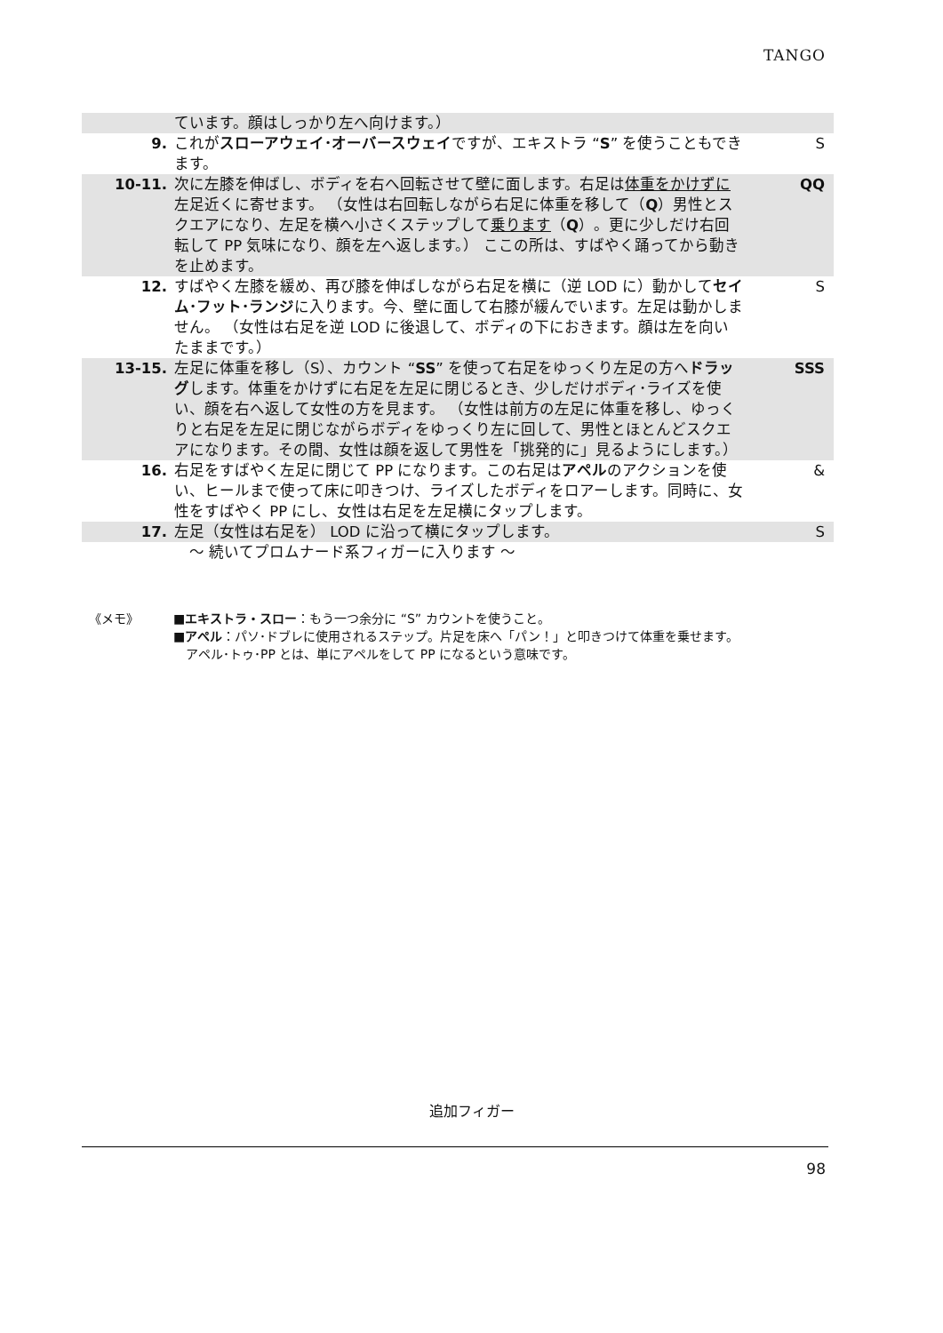TANGO
| | ています。顔はしっかり左へ向けます。） | |
| 9. | これが スローアウェイ･オーバースウェイ ですが、エキストラ “ S ” を使うこともできます。 | S |
| 10-11. | 次に左膝を伸ばし、ボディを右へ回転させて壁に面します。右足は 体重をかけずに 左足近くに寄せます。 （女性は右回転しながら右足に体重を移して（ Q ）男性とスクエアになり、左足を横へ小さくステップして 乗ります （ Q ）。更に少しだけ右回転して PP 気味になり、顔を左へ返します。） ここの所は、すばやく踊ってから動きを止めます。 | QQ |
| 12. | すばやく左膝を緩め、再び膝を伸ばしながら右足を横に（逆 LOD に）動かして セイム･フット･ランジ に入ります。今、壁に面して右膝が緩んでいます。左足は動かしません。 （女性は右足を逆 LOD に後退して、ボディの下におきます。顔は左を向いたままです。） | S |
| 13-15. | 左足に体重を移し（S）、カウント “ SS ” を使って右足をゆっくり左足の方へ ドラッグ します。体重をかけずに右足を左足に閉じるとき、少しだけボディ･ライズを使い、顔を右へ返して女性の方を見ます。 （女性は前方の左足に体重を移し、ゆっくりと右足を左足に閉じながらボディをゆっくり左に回して、男性とほとんどスクエアになります。その間、女性は顔を返して男性を「挑発的に」見るようにします。） | SSS |
| 16. | 右足をすばやく左足に閉じて PP になります。この右足は アペル のアクションを使い、ヒールまで使って床に叩きつけ、ライズしたボディをロアーします。同時に、女性をすばやく PP にし、女性は右足を左足横にタップします。 | & |
| 17. | 左足（女性は右足を） LOD に沿って横にタップします。 | S |
| | ～ 続いてプロムナード系フィガーに入ります ～ | |
《メモ》 ■エキストラ・スロー：もう一つ余分に “S” カウントを使うこと。
■アペル：パソ･ドブレに使用されるステップ。片足を床へ「パン！」と叩きつけて体重を乗せます。
　アペル･トゥ･PP とは、単にアペルをして PP になるという意味です。
追加フィガー
98